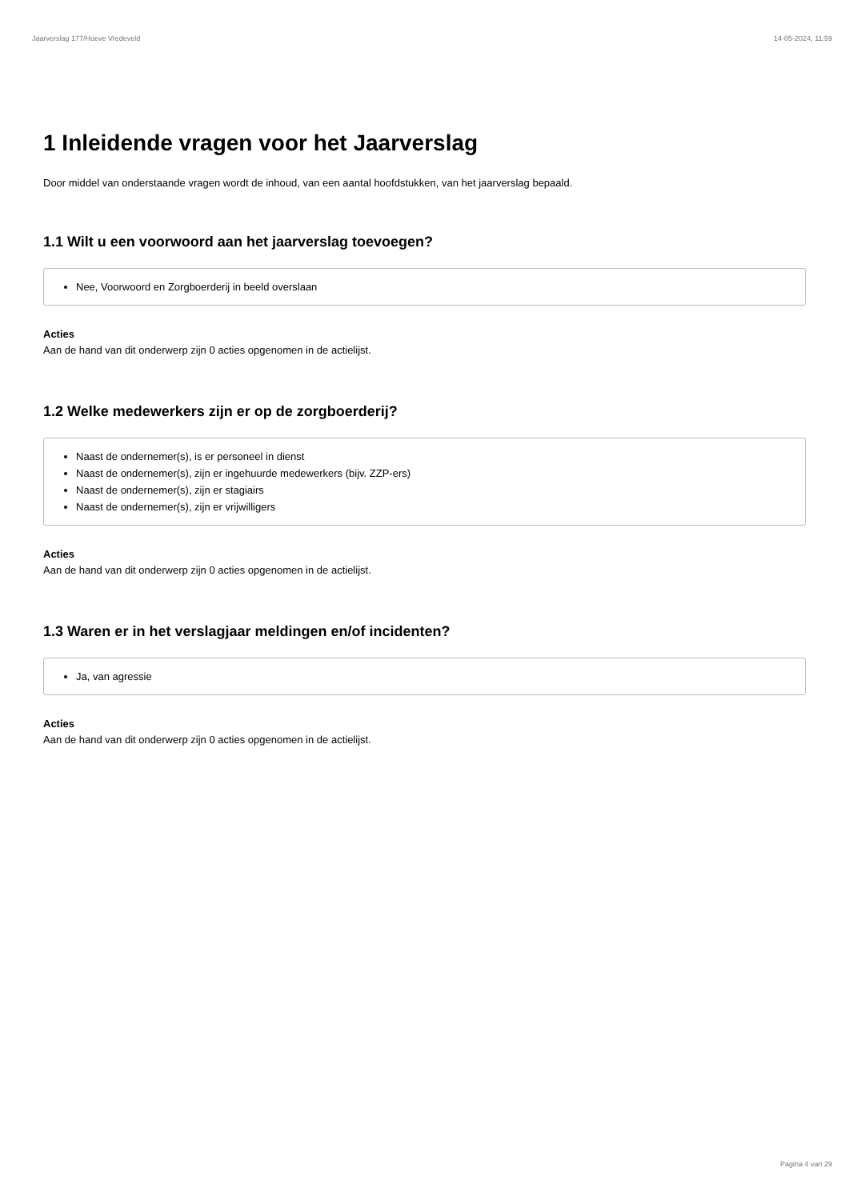Jaarverslag 177/Hoeve Vredeveld 14-05-2024, 11:59
1 Inleidende vragen voor het Jaarverslag
Door middel van onderstaande vragen wordt de inhoud, van een aantal hoofdstukken, van het jaarverslag bepaald.
1.1 Wilt u een voorwoord aan het jaarverslag toevoegen?
Nee, Voorwoord en Zorgboerderij in beeld overslaan
Acties
Aan de hand van dit onderwerp zijn 0 acties opgenomen in de actielijst.
1.2 Welke medewerkers zijn er op de zorgboerderij?
Naast de ondernemer(s), is er personeel in dienst
Naast de ondernemer(s), zijn er ingehuurde medewerkers (bijv. ZZP-ers)
Naast de ondernemer(s), zijn er stagiairs
Naast de ondernemer(s), zijn er vrijwilligers
Acties
Aan de hand van dit onderwerp zijn 0 acties opgenomen in de actielijst.
1.3 Waren er in het verslagjaar meldingen en/of incidenten?
Ja, van agressie
Acties
Aan de hand van dit onderwerp zijn 0 acties opgenomen in de actielijst.
Pagina 4 van 29